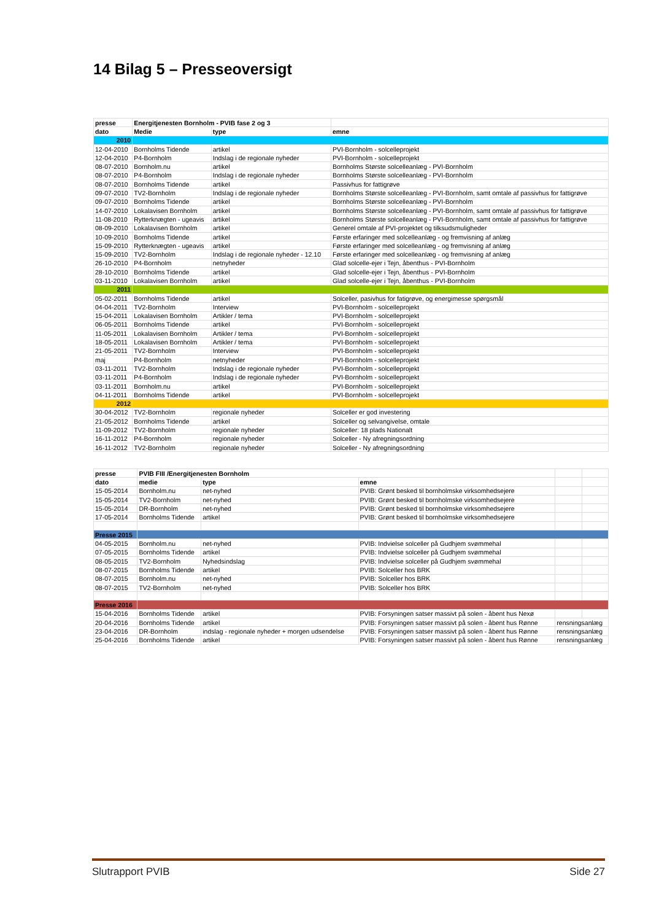14 Bilag 5 – Presseoversigt
| presse | Energitjenesten Bornholm - PVIB fase 2 og 3 | | |
| dato | Medie | type | emne |
| 2010 | | | |
| 12-04-2010 | Bornholms Tidende | artikel | PVI-Bornholm - solcelleprojekt |
| 12-04-2010 | P4-Bornholm | Indslag i de regionale nyheder | PVI-Bornholm - solcelleprojekt |
| 08-07-2010 | Bornholm.nu | artikel | Bornholms Største solcelleanlæg - PVI-Bornholm |
| 08-07-2010 | P4-Bornholm | Indslag i de regionale nyheder | Bornholms Største solcelleanlæg - PVI-Bornholm |
| 08-07-2010 | Bornholms Tidende | artikel | Passivhus for fattigrøve |
| 09-07-2010 | TV2-Bornholm | Indslag i de regionale nyheder | Bornholms Største solcelleanlæg - PVI-Bornholm, samt omtale af passivhus for fattigrøve |
| 09-07-2010 | Bornholms Tidende | artikel | Bornholms Største solcelleanlæg - PVI-Bornholm |
| 14-07-2010 | Lokalavisen Bornholm | artikel | Bornholms Største solcelleanlæg - PVI-Bornholm, samt omtale af passivhus for fattigrøve |
| 11-08-2010 | Rytterknægten - ugeavis | artikel | Bornholms Største solcelleanlæg - PVI-Bornholm, samt omtale af passivhus for fattigrøve |
| 08-09-2010 | Lokalavisen Bornholm | artikel | Generel omtale af PVI-projektet og tilksudsmuligheder |
| 10-09-2010 | Bornholms Tidende | artikel | Første erfaringer med solcelleanlæg - og fremvisning af anlæg |
| 15-09-2010 | Rytterknægten - ugeavis | artikel | Første erfaringer med solcelleanlæg - og fremvisning af anlæg |
| 15-09-2010 | TV2-Bornholm | Indslag i de regionale nyheder - 12.10 | Første erfaringer med solcelleanlæg - og fremvisning af anlæg |
| 26-10-2010 | P4-Bornholm | netnyheder | Glad solcelle-ejer i Tejn, åbenthus - PVI-Bornholm |
| 28-10-2010 | Bornholms Tidende | artikel | Glad solcelle-ejer i Tejn, åbenthus - PVI-Bornholm |
| 03-11-2010 | Lokalavisen Bornholm | artikel | Glad solcelle-ejer i Tejn, åbenthus - PVI-Bornholm |
| 2011 | | | |
| 05-02-2011 | Bornholms Tidende | artikel | Solceller, pasivhus for fatigrøve, og energimesse spørgsmål |
| 04-04-2011 | TV2-Bornholm | Interview | PVI-Bornholm - solcelleprojekt |
| 15-04-2011 | Lokalavisen Bornholm | Artikler / tema | PVI-Bornholm - solcelleprojekt |
| 06-05-2011 | Bornholms Tidende | artikel | PVI-Bornholm - solcelleprojekt |
| 11-05-2011 | Lokalavisen Bornholm | Artikler / tema | PVI-Bornholm - solcelleprojekt |
| 18-05-2011 | Lokalavisen Bornholm | Artikler / tema | PVI-Bornholm - solcelleprojekt |
| 21-05-2011 | TV2-Bornholm | Interview | PVI-Bornholm - solcelleprojekt |
| maj | P4-Bornholm | netnyheder | PVI-Bornholm - solcelleprojekt |
| 03-11-2011 | TV2-Bornholm | Indslag i de regionale nyheder | PVI-Bornholm - solcelleprojekt |
| 03-11-2011 | P4-Bornholm | Indslag i de regionale nyheder | PVI-Bornholm - solcelleprojekt |
| 03-11-2011 | Bornholm.nu | artikel | PVI-Bornholm - solcelleprojekt |
| 04-11-2011 | Bornholms Tidende | artikel | PVI-Bornholm - solcelleprojekt |
| 2012 | | | |
| 30-04-2012 | TV2-Bornholm | regionale nyheder | Solceller er god investering |
| 21-05-2012 | Bornholms Tidende | artikel | Solceller og selvangivelse, omtale |
| 11-09-2012 | TV2-Bornholm | regionale nyheder | Solceller: 18 plads Nationalt |
| 16-11-2012 | P4-Bornholm | regionale nyheder | Solceller - Ny afregningsordning |
| 16-11-2012 | TV2-Bornholm | regionale nyheder | Solceller - Ny afregningsordning |
| presse | PVIB FIII /Energitjenesten Bornholm | | | | |
| dato | medie | type | emne | | |
| 15-05-2014 | Bornholm.nu | net-nyhed | PVIB: Grønt besked til bornholmske virksomhedsejere | | |
| 15-05-2014 | TV2-Bornholm | net-nyhed | PVIB: Grønt besked til bornholmske virksomhedsejere | | |
| 15-05-2014 | DR-Bornholm | net-nyhed | PVIB: Grønt besked til bornholmske virksomhedsejere | | |
| 17-05-2014 | Bornholms Tidende | artikel | PVIB: Grønt besked til bornholmske virksomhedsejere | | |
| Presse 2015 | | | | | |
| 04-05-2015 | Bornholm.nu | net-nyhed | PVIB: Indvielse solceller på Gudhjem svømmehal | | |
| 07-05-2015 | Bornholms Tidende | artikel | PVIB: Indvielse solceller på Gudhjem svømmehal | | |
| 08-05-2015 | TV2-Bornholm | Nyhedsindslag | PVIB: Indvielse solceller på Gudhjem svømmehal | | |
| 08-07-2015 | Bornholms Tidende | artikel | PVIB: Solceller hos BRK | | |
| 08-07-2015 | Bornholm.nu | net-nyhed | PVIB: Solceller hos BRK | | |
| 08-07-2015 | TV2-Bornholm | net-nyhed | PVIB: Solceller hos BRK | | |
| Presse 2016 | | | | | |
| 15-04-2016 | Bornholms Tidende | artikel | PVIB: Forsyningen satser massivt på solen - åbent hus Nexø | | |
| 20-04-2016 | Bornholms Tidende | artikel | PVIB: Forsyningen satser massivt på solen - åbent hus Rønne | rensningsanlæg | |
| 23-04-2016 | DR-Bornholm | indslag - regionale nyheder + morgen udsendelse | PVIB: Forsyningen satser massivt på solen - åbent hus Rønne | rensningsanlæg | |
| 25-04-2016 | Bornholms Tidende | artikel | PVIB: Forsyningen satser massivt på solen - åbent hus Rønne | rensningsanlæg | |
Slutrapport PVIB Side 27